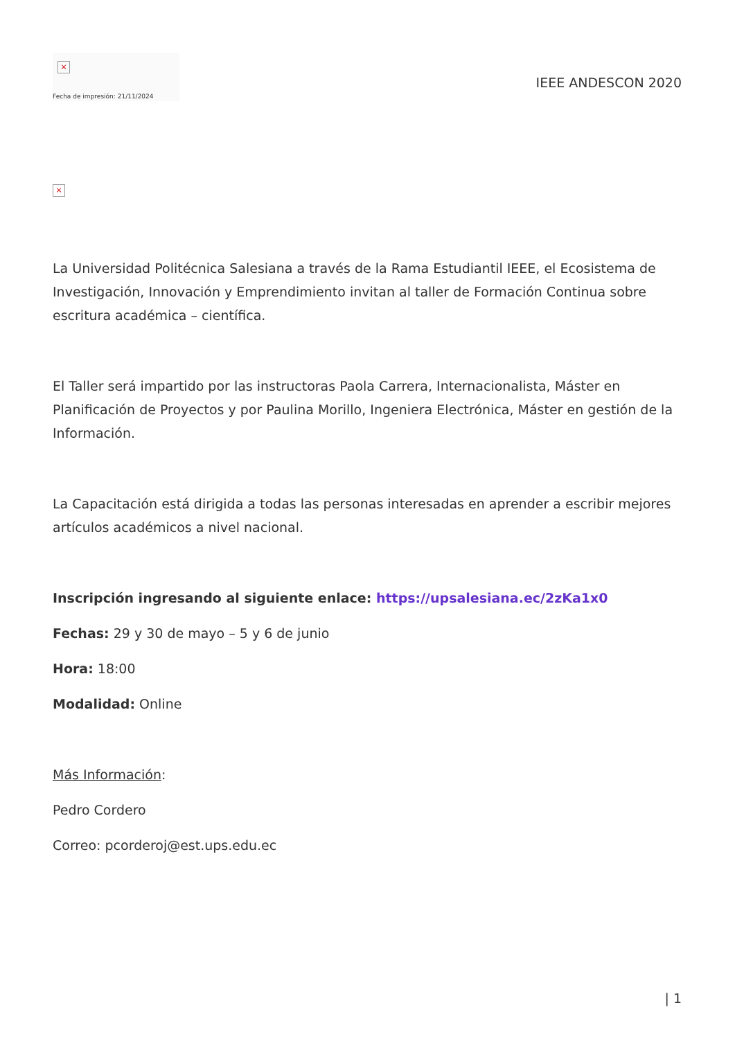×
Fecha de impresión: 21/11/2024
IEEE ANDESCON 2020
×
La Universidad Politécnica Salesiana a través de la Rama Estudiantil IEEE, el Ecosistema de Investigación, Innovación y Emprendimiento invitan al taller de Formación Continua sobre escritura académica – científica.
El Taller será impartido por las instructoras Paola Carrera, Internacionalista, Máster en Planificación de Proyectos y por Paulina Morillo, Ingeniera Electrónica, Máster en gestión de la Información.
La Capacitación está dirigida a todas las personas interesadas en aprender a escribir mejores artículos académicos a nivel nacional.
Inscripción ingresando al siguiente enlace: https://upsalesiana.ec/2zKa1x0
Fechas: 29 y 30 de mayo – 5 y 6 de junio
Hora: 18:00
Modalidad: Online
Más Información:
Pedro Cordero
Correo: pcorderoj@est.ups.edu.ec
| 1